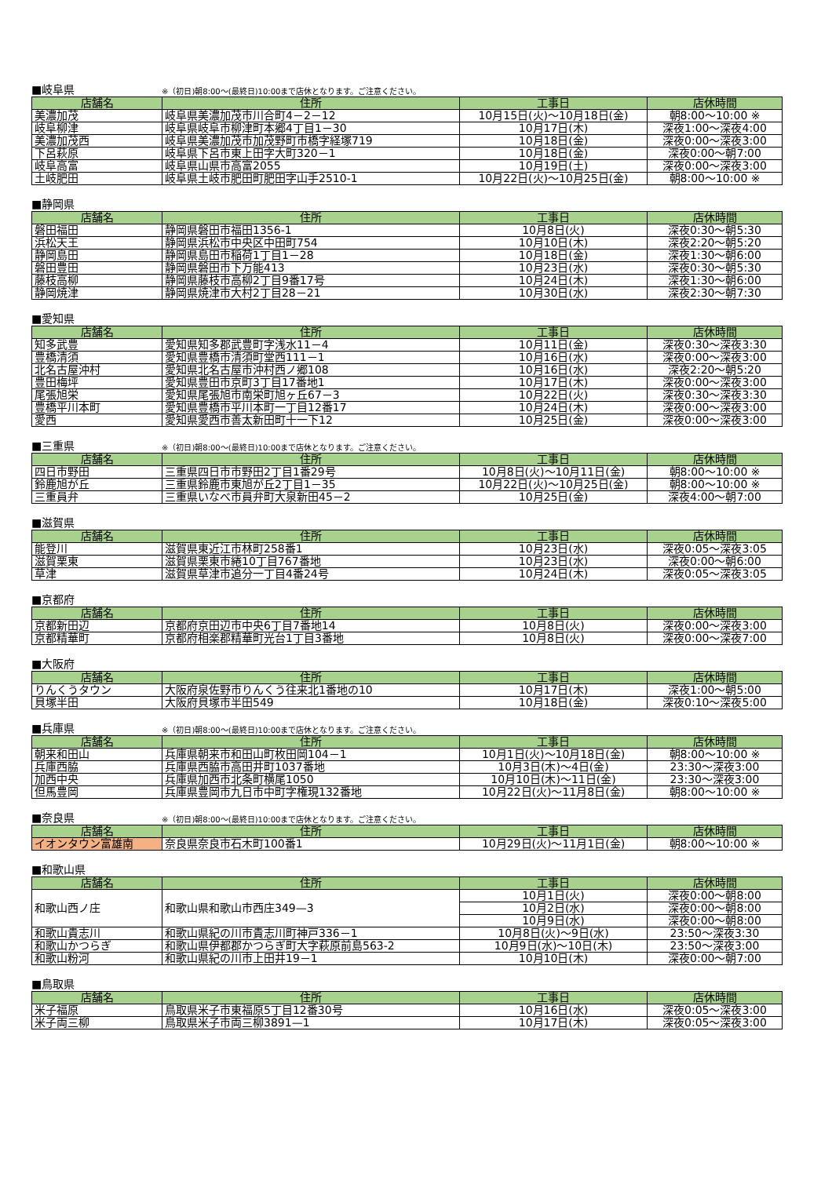■岐阜県 ※（初日)朝8:00～(最終日)10:00まで店休となります。ご注意ください。
| 店舗名 | 住所 | 工事日 | 店休時間 |
| --- | --- | --- | --- |
| 美濃加茂 | 岐阜県美濃加茂市川合町4－2－12 | 10月15日(火)～10月18日(金) | 朝8:00～10:00 ※ |
| 岐阜柳津 | 岐阜県岐阜市柳津町本郷4丁目1－30 | 10月17日(木) | 深夜1:00～深夜4:00 |
| 美濃加茂西 | 岐阜県美濃加茂市加茂野町市橋字経塚719 | 10月18日(金) | 深夜0:00～深夜3:00 |
| 下呂萩原 | 岐阜県下呂市東上田字大町320－1 | 10月18日(金) | 深夜0:00～朝7:00 |
| 岐阜高富 | 岐阜県山県市高富2055 | 10月19日(土) | 深夜0:00～深夜3:00 |
| 土岐肥田 | 岐阜県土岐市肥田町肥田字山手2510-1 | 10月22日(火)～10月25日(金) | 朝8:00～10:00 ※ |
■静岡県
| 店舗名 | 住所 | 工事日 | 店休時間 |
| --- | --- | --- | --- |
| 磐田福田 | 静岡県磐田市福田1356-1 | 10月8日(火) | 深夜0:30～朝5:30 |
| 浜松天王 | 静岡県浜松市中央区中田町754 | 10月10日(木) | 深夜2:20～朝5:20 |
| 静岡島田 | 静岡県島田市稲荷1丁目1－28 | 10月18日(金) | 深夜1:30～朝6:00 |
| 磐田豊田 | 静岡県磐田市下万能413 | 10月23日(水) | 深夜0:30～朝5:30 |
| 藤枝高柳 | 静岡県藤枝市高柳2丁目9番17号 | 10月24日(木) | 深夜1:30～朝6:00 |
| 静岡焼津 | 静岡県焼津市大村2丁目28－21 | 10月30日(水) | 深夜2:30～朝7:30 |
■愛知県
| 店舗名 | 住所 | 工事日 | 店休時間 |
| --- | --- | --- | --- |
| 知多武豊 | 愛知県知多郡武豊町字浅水11－4 | 10月11日(金) | 深夜0:30～深夜3:30 |
| 豊橋清須 | 愛知県豊橋市清須町堂西111－1 | 10月16日(水) | 深夜0:00～深夜3:00 |
| 北名古屋沖村 | 愛知県北名古屋市沖村西ノ郷108 | 10月16日(水) | 深夜2:20～朝5:20 |
| 豊田梅坪 | 愛知県豊田市京町3丁目17番地1 | 10月17日(木) | 深夜0:00～深夜3:00 |
| 尾張旭栄 | 愛知県尾張旭市南栄町旭ヶ丘67－3 | 10月22日(火) | 深夜0:30～深夜3:30 |
| 豊橋平川本町 | 愛知県豊橋市平川本町一丁目12番17 | 10月24日(木) | 深夜0:00～深夜3:00 |
| 愛西 | 愛知県愛西市善太新田町十一下12 | 10月25日(金) | 深夜0:00～深夜3:00 |
■三重県 ※（初日)朝8:00～(最終日)10:00まで店休となります。ご注意ください。
| 店舗名 | 住所 | 工事日 | 店休時間 |
| --- | --- | --- | --- |
| 四日市野田 | 三重県四日市市野田2丁目1番29号 | 10月8日(火)～10月11日(金) | 朝8:00～10:00 ※ |
| 鈴鹿旭が丘 | 三重県鈴鹿市東旭が丘2丁目1－35 | 10月22日(火)～10月25日(金) | 朝8:00～10:00 ※ |
| 三重員弁 | 三重県いなべ市員弁町大泉新田45－2 | 10月25日(金) | 深夜4:00～朝7:00 |
■滋賀県
| 店舗名 | 住所 | 工事日 | 店休時間 |
| --- | --- | --- | --- |
| 能登川 | 滋賀県東近江市林町258番1 | 10月23日(水) | 深夜0:05～深夜3:05 |
| 滋賀栗東 | 滋賀県栗東市綣10丁目767番地 | 10月23日(水) | 深夜0:00～朝6:00 |
| 草津 | 滋賀県草津市追分一丁目4番24号 | 10月24日(木) | 深夜0:05～深夜3:05 |
■京都府
| 店舗名 | 住所 | 工事日 | 店休時間 |
| --- | --- | --- | --- |
| 京都新田辺 | 京都府京田辺市中央6丁目7番地14 | 10月8日(火) | 深夜0:00～深夜3:00 |
| 京都精華町 | 京都府相楽郡精華町光台1丁目3番地 | 10月8日(火) | 深夜0:00～深夜7:00 |
■大阪府
| 店舗名 | 住所 | 工事日 | 店休時間 |
| --- | --- | --- | --- |
| りんくうタウン | 大阪府泉佐野市りんくう往来北1番地の10 | 10月17日(木) | 深夜1:00～朝5:00 |
| 貝塚半田 | 大阪府貝塚市半田549 | 10月18日(金) | 深夜0:10～深夜5:00 |
■兵庫県 ※（初日)朝8:00～(最終日)10:00まで店休となります。ご注意ください。
| 店舗名 | 住所 | 工事日 | 店休時間 |
| --- | --- | --- | --- |
| 朝来和田山 | 兵庫県朝来市和田山町枚田岡104－1 | 10月1日(火)～10月18日(金) | 朝8:00～10:00 ※ |
| 兵庫西脇 | 兵庫県西脇市高田井町1037番地 | 10月3日(木)～4日(金) | 23:30～深夜3:00 |
| 加西中央 | 兵庫県加西市北条町横尾1050 | 10月10日(木)～11日(金) | 23:30～深夜3:00 |
| 但馬豊岡 | 兵庫県豊岡市九日市中町字権現132番地 | 10月22日(火)～11月8日(金) | 朝8:00～10:00 ※ |
■奈良県 ※（初日)朝8:00～(最終日)10:00まで店休となります。ご注意ください。
| 店舗名 | 住所 | 工事日 | 店休時間 |
| --- | --- | --- | --- |
| イオンタウン富雄南 | 奈良県奈良市石木町100番1 | 10月29日(火)～11月1日(金) | 朝8:00～10:00 ※ |
■和歌山県
| 店舗名 | 住所 | 工事日 | 店休時間 |
| --- | --- | --- | --- |
| 和歌山西ノ庄 | 和歌山県和歌山市西庄349—3 | 10月1日(火) | 深夜0:00～朝8:00 |
| | | 10月2日(水) | 深夜0:00～朝8:00 |
| | | 10月9日(水) | 深夜0:00～朝8:00 |
| 和歌山貴志川 | 和歌山県紀の川市貴志川町神戸336－1 | 10月8日(火)～9日(水) | 23:50～深夜3:30 |
| 和歌山かつらぎ | 和歌山県伊都郡かつらぎ町大字萩原前島563-2 | 10月9日(水)～10日(木) | 23:50～深夜3:00 |
| 和歌山粉河 | 和歌山県紀の川市上田井19－1 | 10月10日(木) | 深夜0:00～朝7:00 |
■鳥取県
| 店舗名 | 住所 | 工事日 | 店休時間 |
| --- | --- | --- | --- |
| 米子福原 | 鳥取県米子市東福原5丁目12番30号 | 10月16日(水) | 深夜0:05～深夜3:00 |
| 米子両三柳 | 鳥取県米子市両三柳3891—1 | 10月17日(木) | 深夜0:05～深夜3:00 |